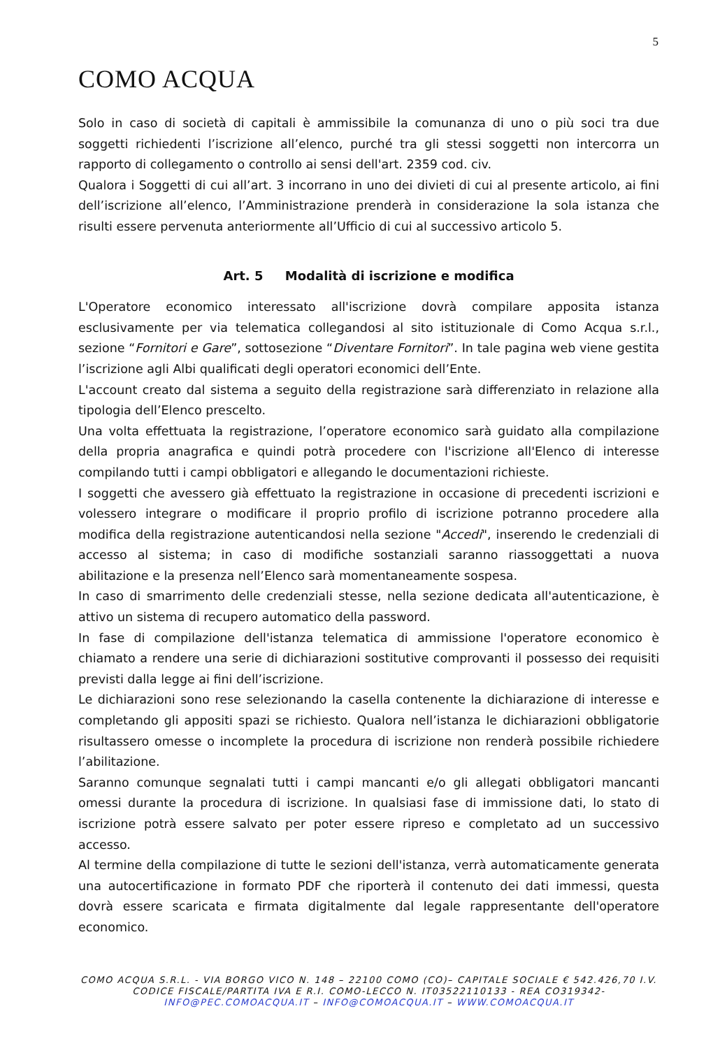5
COMO ACQUA
Solo in caso di società di capitali è ammissibile la comunanza di uno o più soci tra due soggetti richiedenti l’iscrizione all’elenco, purché tra gli stessi soggetti non intercorra un rapporto di collegamento o controllo ai sensi dell'art. 2359 cod. civ.
Qualora i Soggetti di cui all’art. 3 incorrano in uno dei divieti di cui al presente articolo, ai fini dell’iscrizione all’elenco, l’Amministrazione prenderà in considerazione la sola istanza che risulti essere pervenuta anteriormente all’Ufficio di cui al successivo articolo 5.
Art. 5 Modalità di iscrizione e modifica
L'Operatore economico interessato all'iscrizione dovrà compilare apposita istanza esclusivamente per via telematica collegandosi al sito istituzionale di Como Acqua s.r.l., sezione “Fornitori e Gare”, sottosezione “Diventare Fornitori”. In tale pagina web viene gestita l’iscrizione agli Albi qualificati degli operatori economici dell’Ente.
L'account creato dal sistema a seguito della registrazione sarà differenziato in relazione alla tipologia dell’Elenco prescelto.
Una volta effettuata la registrazione, l’operatore economico sarà guidato alla compilazione della propria anagrafica e quindi potrà procedere con l'iscrizione all'Elenco di interesse compilando tutti i campi obbligatori e allegando le documentazioni richieste.
I soggetti che avessero già effettuato la registrazione in occasione di precedenti iscrizioni e volessero integrare o modificare il proprio profilo di iscrizione potranno procedere alla modifica della registrazione autenticandosi nella sezione "Accedi", inserendo le credenziali di accesso al sistema; in caso di modifiche sostanziali saranno riassoggettati a nuova abilitazione e la presenza nell’Elenco sarà momentaneamente sospesa.
In caso di smarrimento delle credenziali stesse, nella sezione dedicata all'autenticazione, è attivo un sistema di recupero automatico della password.
In fase di compilazione dell'istanza telematica di ammissione l'operatore economico è chiamato a rendere una serie di dichiarazioni sostitutive comprovanti il possesso dei requisiti previsti dalla legge ai fini dell’iscrizione.
Le dichiarazioni sono rese selezionando la casella contenente la dichiarazione di interesse e completando gli appositi spazi se richiesto. Qualora nell’istanza le dichiarazioni obbligatorie risultassero omesse o incomplete la procedura di iscrizione non renderà possibile richiedere l’abilitazione.
Saranno comunque segnalati tutti i campi mancanti e/o gli allegati obbligatori mancanti omessi durante la procedura di iscrizione. In qualsiasi fase di immissione dati, lo stato di iscrizione potrà essere salvato per poter essere ripreso e completato ad un successivo accesso.
Al termine della compilazione di tutte le sezioni dell'istanza, verrà automaticamente generata una autocertificazione in formato PDF che riporterà il contenuto dei dati immessi, questa dovrà essere scaricata e firmata digitalmente dal legale rappresentante dell'operatore economico.
COMO ACQUA S.R.L. - VIA BORGO VICO N. 148 – 22100 COMO (CO)– CAPITALE SOCIALE € 542.426,70 I.V.
CODICE FISCALE/PARTITA IVA E R.I. COMO-LECCO N. IT03522110133 - REA CO319342-
INFO@PEC.COMOACQUA.IT – INFO@COMOACQUA.IT – WWW.COMOACQUA.IT